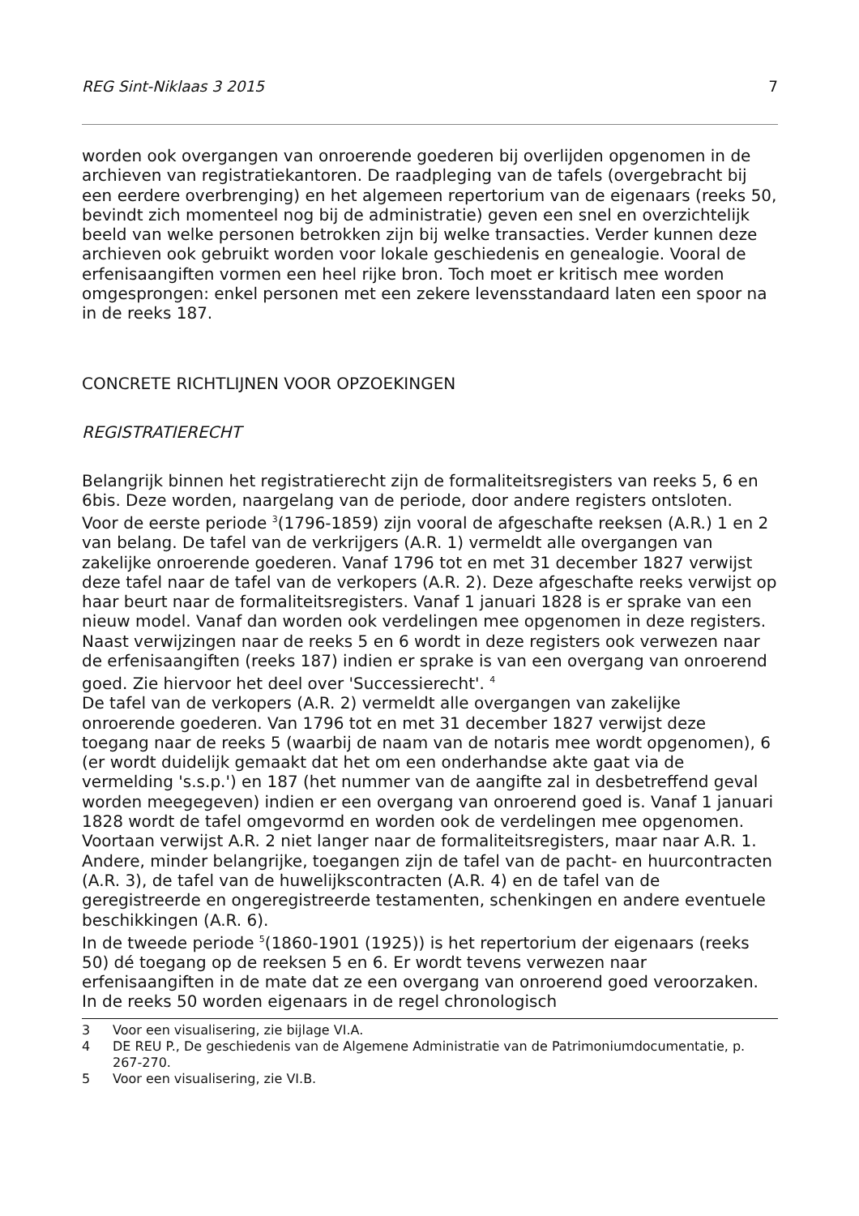REG Sint-Niklaas 3 2015 7
worden ook overgangen van onroerende goederen bij overlijden opgenomen in de archieven van registratiekantoren. De raadpleging van de tafels (overgebracht bij een eerdere overbrenging) en het algemeen repertorium van de eigenaars (reeks 50, bevindt zich momenteel nog bij de administratie) geven een snel en overzichtelijk beeld van welke personen betrokken zijn bij welke transacties. Verder kunnen deze archieven ook gebruikt worden voor lokale geschiedenis en genealogie. Vooral de erfenisaangiften vormen een heel rijke bron. Toch moet er kritisch mee worden omgesprongen: enkel personen met een zekere levensstandaard laten een spoor na in de reeks 187.
CONCRETE RICHTLIJNEN VOOR OPZOEKINGEN
REGISTRATIERECHT
Belangrijk binnen het registratierecht zijn de formaliteitsregisters van reeks 5, 6 en 6bis. Deze worden, naargelang van de periode, door andere registers ontsloten.
Voor de eerste periode <sup>3</sup>(1796-1859) zijn vooral de afgeschafte reeksen (A.R.) 1 en 2 van belang. De tafel van de verkrijgers (A.R. 1) vermeldt alle overgangen van zakelijke onroerende goederen. Vanaf 1796 tot en met 31 december 1827 verwijst deze tafel naar de tafel van de verkopers (A.R. 2). Deze afgeschafte reeks verwijst op haar beurt naar de formaliteitsregisters. Vanaf 1 januari 1828 is er sprake van een nieuw model. Vanaf dan worden ook verdelingen mee opgenomen in deze registers. Naast verwijzingen naar de reeks 5 en 6 wordt in deze registers ook verwezen naar de erfenisaangiften (reeks 187) indien er sprake is van een overgang van onroerend goed. Zie hiervoor het deel over 'Successierecht'. <sup>4</sup>
De tafel van de verkopers (A.R. 2) vermeldt alle overgangen van zakelijke onroerende goederen. Van 1796 tot en met 31 december 1827 verwijst deze toegang naar de reeks 5 (waarbij de naam van de notaris mee wordt opgenomen), 6 (er wordt duidelijk gemaakt dat het om een onderhandse akte gaat via de vermelding 's.s.p.') en 187 (het nummer van de aangifte zal in desbetreffend geval worden meegegeven) indien er een overgang van onroerend goed is. Vanaf 1 januari 1828 wordt de tafel omgevormd en worden ook de verdelingen mee opgenomen. Voortaan verwijst A.R. 2 niet langer naar de formaliteitsregisters, maar naar A.R. 1.
Andere, minder belangrijke, toegangen zijn de tafel van de pacht- en huurcontracten (A.R. 3), de tafel van de huwelijkscontracten (A.R. 4) en de tafel van de geregistreerde en ongeregistreerde testamenten, schenkingen en andere eventuele beschikkingen (A.R. 6).
In de tweede periode <sup>5</sup>(1860-1901 (1925)) is het repertorium der eigenaars (reeks 50) dé toegang op de reeksen 5 en 6. Er wordt tevens verwezen naar erfenisaangiften in de mate dat ze een overgang van onroerend goed veroorzaken. In de reeks 50 worden eigenaars in de regel chronologisch
3 Voor een visualisering, zie bijlage VI.A.
4 DE REU P., De geschiedenis van de Algemene Administratie van de Patrimoniumdocumentatie, p. 267-270.
5 Voor een visualisering, zie VI.B.